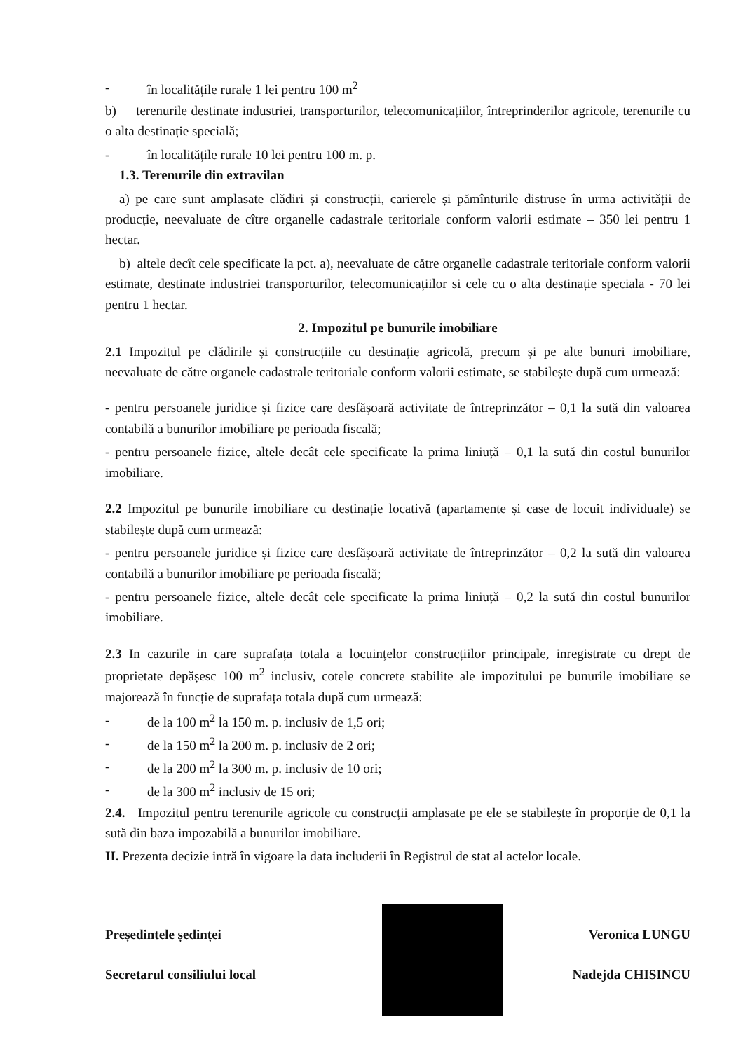- în localitățile rurale 1 lei pentru 100 m<sup>2</sup>
b) terenurile destinate industriei, transporturilor, telecomunicațiilor, întreprinderilor agricole, terenurile cu o alta destinație specială;
- în localitățile rurale 10 lei pentru 100 m. p.
1.3. Terenurile din extravilan
a) pe care sunt amplasate clădiri și construcții, carierele și pămînturile distruse în urma activității de producție, neevaluate de cître organelle cadastrale teritoriale conform valorii estimate – 350 lei pentru 1 hectar.
b) altele decît cele specificate la pct. a), neevaluate de către organelle cadastrale teritoriale conform valorii estimate, destinate industriei transporturilor, telecomunicațiilor si cele cu o alta destinație speciala - 70 lei pentru 1 hectar.
2. Impozitul pe bunurile imobiliare
2.1 Impozitul pe clădirile și construcțiile cu destinație agricolă, precum și pe alte bunuri imobiliare, neevaluate de către organele cadastrale teritoriale conform valorii estimate, se stabilește după cum urmează:
- pentru persoanele juridice și fizice care desfășoară activitate de întreprinzător – 0,1 la sută din valoarea contabilă a bunurilor imobiliare pe perioada fiscală;
- pentru persoanele fizice, altele decât cele specificate la prima liniuță – 0,1 la sută din costul bunurilor imobiliare.
2.2 Impozitul pe bunurile imobiliare cu destinație locativă (apartamente și case de locuit individuale) se stabilește după cum urmează:
- pentru persoanele juridice și fizice care desfășoară activitate de întreprinzător – 0,2 la sută din valoarea contabilă a bunurilor imobiliare pe perioada fiscală;
- pentru persoanele fizice, altele decât cele specificate la prima liniuță – 0,2 la sută din costul bunurilor imobiliare.
2.3 In cazurile in care suprafața totala a locuințelor construcțiilor principale, inregistrate cu drept de proprietate depășesc 100 m<sup>2</sup> inclusiv, cotele concrete stabilite ale impozitului pe bunurile imobiliare se majorează în funcție de suprafața totala după cum urmează:
- de la 100 m<sup>2</sup> la 150 m. p. inclusiv de 1,5 ori;
- de la 150 m<sup>2</sup> la 200 m. p. inclusiv de 2 ori;
- de la 200 m<sup>2</sup> la 300 m. p. inclusiv de 10 ori;
- de la 300 m<sup>2</sup> inclusiv de 15 ori;
2.4. Impozitul pentru terenurile agricole cu construcții amplasate pe ele se stabilește în proporție de 0,1 la sută din baza impozabilă a bunurilor imobiliare.
II. Prezenta decizie intră în vigoare la data includerii în Registrul de stat al actelor locale.
Președintele ședinței Veronica LUNGU
Secretarul consiliului local Nadejda CHISINCU